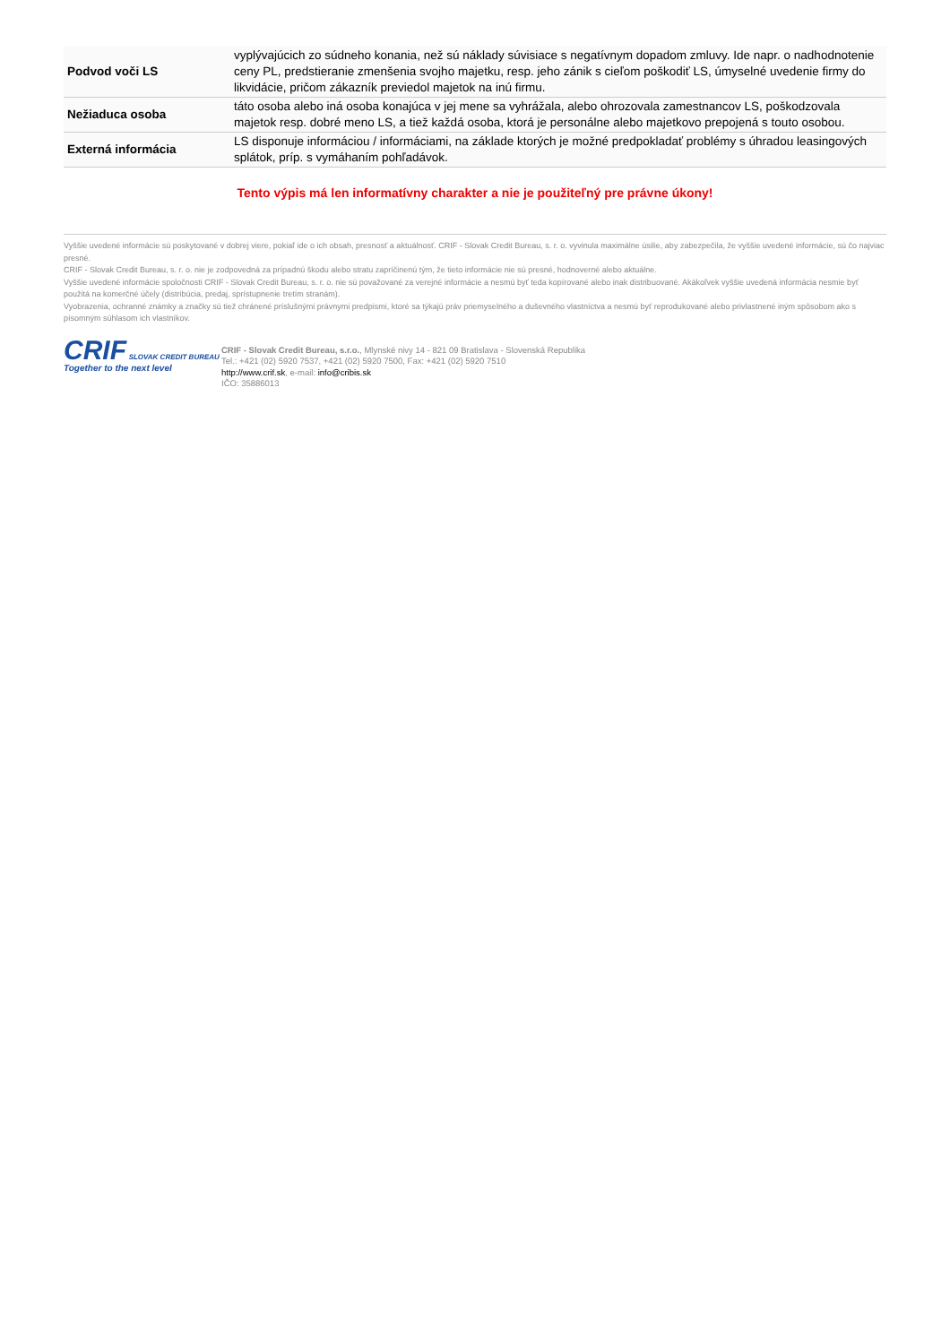| Podvod voči LS | vyplývajúcich zo súdneho konania, než sú náklady súvisiace s negatívnym dopadom zmluvy. Ide napr. o nadhodnotenie ceny PL, predstieranie zmenšenia svojho majetku, resp. jeho zánik s cieľom poškodiť LS, úmyselné uvedenie firmy do likvidácie, pričom zákazník previedol majetok na inú firmu. |
| Nežiaduca osoba | táto osoba alebo iná osoba konajúca v jej mene sa vyhrážala, alebo ohrozovala zamestnancov LS, poškodzovala majetok resp. dobré meno LS, a tiež každá osoba, ktorá je personálne alebo majetkovo prepojená s touto osobou. |
| Externá informácia | LS disponuje informáciou / informáciami, na základe ktorých je možné predpokladať problémy s úhradou leasingových splátok, príp. s vymáhaním pohľadávok. |
Tento výpis má len informatívny charakter a nie je použiteľný pre právne úkony!
Vyššie uvedené informácie sú poskytované v dobrej viere, pokiaľ ide o ich obsah, presnosť a aktuálnosť. CRIF - Slovak Credit Bureau, s. r. o. vyvinula maximálne úsilie, aby zabezpečila, že vyššie uvedené informácie, sú čo najviac presné.
CRIF - Slovak Credit Bureau, s. r. o. nie je zodpovedná za prípadnú škodu alebo stratu zapríčinenú tým, že tieto informácie nie sú presné, hodnoverné alebo aktuálne.
Vyššie uvedené informácie spoločnosti CRIF - Slovak Credit Bureau, s. r. o. nie sú považované za verejné informácie a nesmú byť teda kopírované alebo inak distribuované. Akákoľvek vyššie uvedená informácia nesmie byť použitá na komerčné účely (distribúcia, predaj, sprístupnenie tretím stranám).
Vyobrazenia, ochranné známky a značky sú tiež chránené príslušnými právnymi predpismi, ktoré sa týkajú práv priemyselného a duševného vlastníctva a nesmú byť reprodukované alebo privlastnené iným spôsobom ako s písomným súhlasom ich vlastníkov.
CRIF SLOVAK CREDIT BUREAU
Together to the next level
CRIF - Slovak Credit Bureau, s.r.o., Mlynské nivy 14 - 821 09 Bratislava - Slovenská Republika
Tel.: +421 (02) 5920 7537, +421 (02) 5920 7500, Fax: +421 (02) 5920 7510
http://www.crif.sk, e-mail: info@cribis.sk
IČO: 35886013